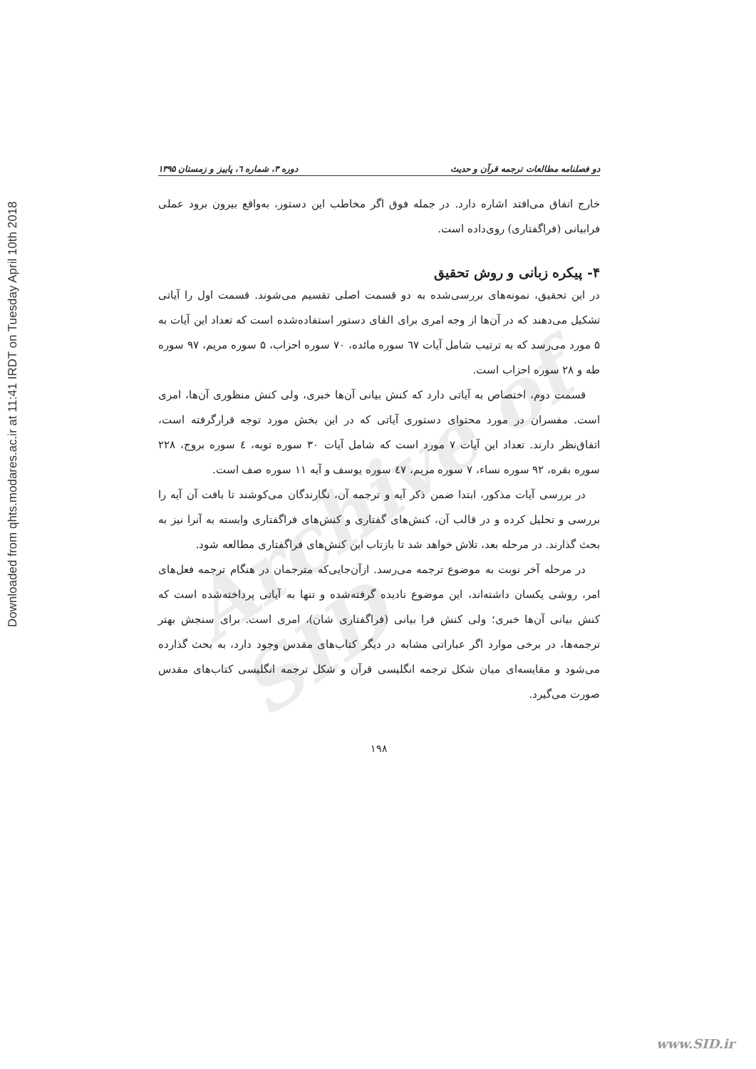Archive of SID
Downloaded from qhts.modares.ac.ir at 11:41 IRDT on Tuesday April 10th 2018
دو فصلنامه مطالعات ترجمه قرآن و حدیث دوره ۳، شماره ٦، پاییز و زمستان ۱۳۹۵
خارج اتفاق می‌افتد اشاره دارد. در جمله فوق اگر مخاطب این دستور، به‌واقع بیرون برود عملی فرابیانی (فراگفتاری) روی‌داده است.
۴- پیکره زبانی و روش تحقیق
در این تحقیق، نمونه‌های بررسی‌شده به دو قسمت اصلی تقسیم می‌شوند. قسمت اول را آیاتی تشکیل می‌دهند که در آن‌ها از وجه امری برای القای دستور استفاده‌شده است که تعداد این آیات به ۵ مورد می‌رسد که به ترتیب شامل آیات ٦٧ سوره مائده، ۷۰ سوره احزاب، ۵ سوره مریم، ۹۷ سوره طه و ۲۸ سوره احزاب است.
قسمت دوم، اختصاص به آیاتی دارد که کنش بیانی آن‌ها خبری، ولی کنش منظوری آن‌ها، امری است. مفسران در مورد محتوای دستوری آیاتی که در این بخش مورد توجه قرارگرفته است، اتفاق‌نظر دارند. تعداد این آیات ۷ مورد است که شامل آیات ۳۰ سوره توبه، ٤ سوره بروج، ۲۲۸ سوره بقره، ۹۲ سوره نساء، ۷ سوره مریم، ٤۷ سوره یوسف و آیه ۱۱ سوره صف است.
در بررسی آیات مذکور، ابتدا ضمن ذکر آیه و ترجمه آن، نگارندگان می‌کوشند تا بافت آن آیه را بررسی و تحلیل کرده و در قالب آن، کنش‌های گفتاری و کنش‌های فراگفتاری وابسته به آنرا نیز به بحث گذارند. در مرحله بعد، تلاش خواهد شد تا بازتاب این کنش‌های فراگفتاری مطالعه شود.
در مرحله آخر نوبت به موضوع ترجمه می‌رسد. ازآن‌جایی‌که مترجمان در هنگام ترجمه فعل‌های امر، روشی یکسان داشته‌اند، این موضوع نادیده گرفته‌شده و تنها به آیاتی پرداخته‌شده است که کنش بیانی آن‌ها خبری؛ ولی کنش فرا بیانی (فراگفتاری شان)، امری است. برای سنجش بهتر ترجمه‌ها، در برخی موارد اگر عباراتی مشابه در دیگر کتاب‌های مقدس وجود دارد، به بحث گذارده می‌شود و مقایسه‌ای میان شکل ترجمه انگلیسی قرآن و شکل ترجمه انگلیسی کتاب‌های مقدس صورت می‌گیرد.
۱۹۸
www.SID.ir